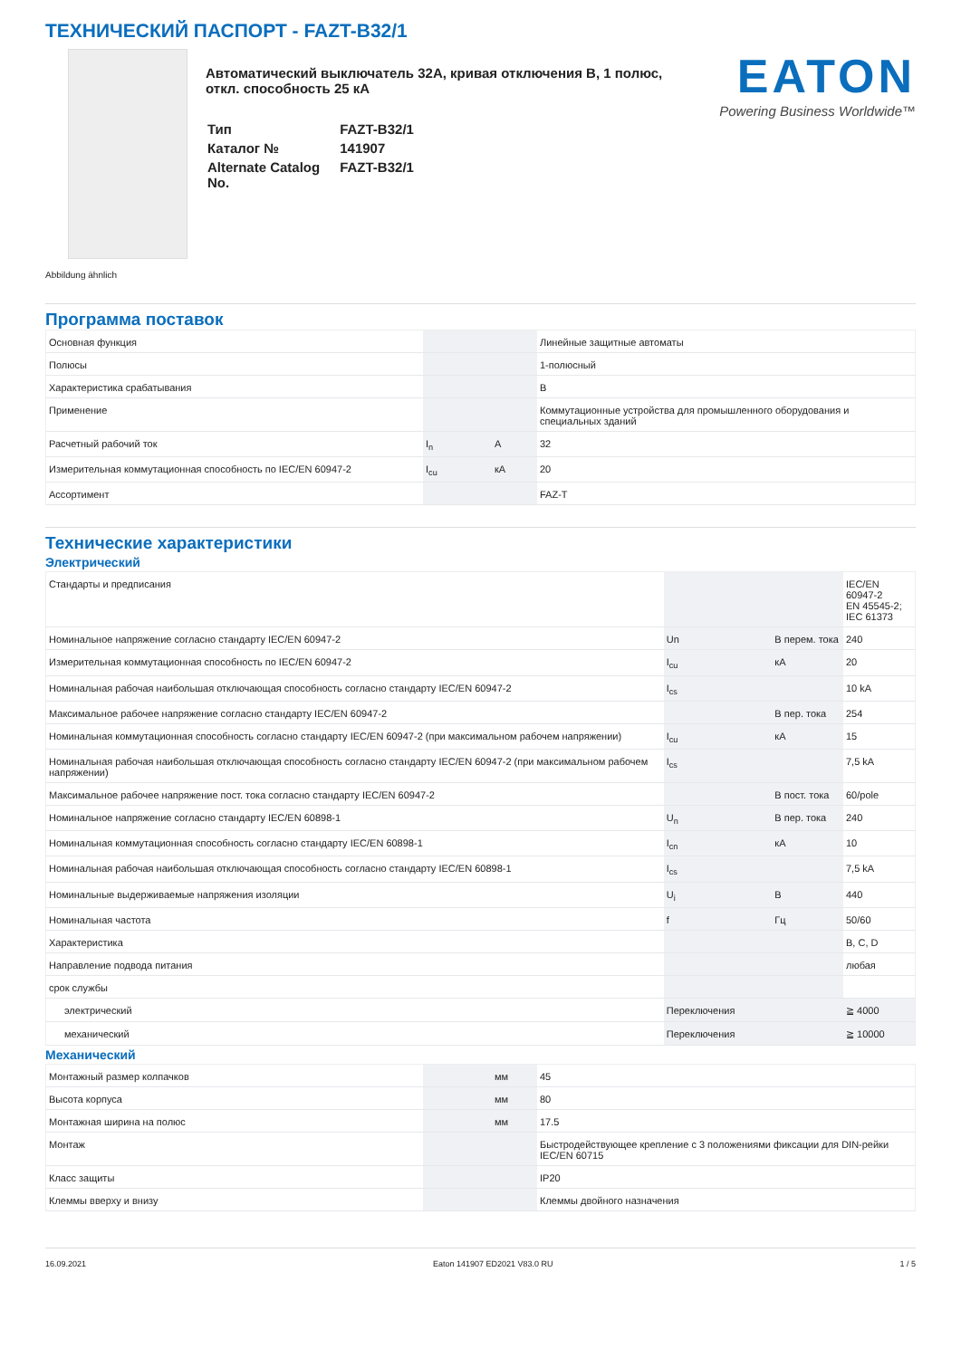ТЕХНИЧЕСКИЙ ПАСПОРТ - FAZT-B32/1
Abbildung ähnlich
Автоматический выключатель 32A, кривая отключения B, 1 полюс, откл. способность 25 кА
| Тип | FAZT-B32/1 |
| Каталог № | 141907 |
| Alternate Catalog No. | FAZT-B32/1 |
EATON
Powering Business Worldwide™
Программа поставок
| Основная функция | | | Линейные защитные автоматы |
| Полюсы | | | 1-полюсный |
| Характеристика срабатывания | | | B |
| Применение | | | Коммутационные устройства для промышленного оборудования и специальных зданий |
| Расчетный рабочий ток | I<sub>n</sub> | A | 32 |
| Измерительная коммутационная способность по IEC/EN 60947-2 | I<sub>cu</sub> | кА | 20 |
| Ассортимент | | | FAZ-T |
Технические характеристики
Электрический
| Стандарты и предписания | | | IEC/EN 60947-2 EN 45545-2; IEC 61373 |
| Номинальное напряжение согласно стандарту IEC/EN 60947-2 | Un | В перем. тока | 240 |
| Измерительная коммутационная способность по IEC/EN 60947-2 | I<sub>cu</sub> | кА | 20 |
| Номинальная рабочая наибольшая отключающая способность согласно стандарту IEC/EN 60947-2 | I<sub>cs</sub> | | 10 kA |
| Максимальное рабочее напряжение согласно стандарту IEC/EN 60947-2 | | В пер. тока | 254 |
| Номинальная коммутационная способность согласно стандарту IEC/EN 60947-2 (при максимальном рабочем напряжении) | I<sub>cu</sub> | кА | 15 |
| Номинальная рабочая наибольшая отключающая способность согласно стандарту IEC/EN 60947-2 (при максимальном рабочем напряжении) | I<sub>cs</sub> | | 7,5 kA |
| Максимальное рабочее напряжение пост. тока согласно стандарту IEC/EN 60947-2 | | В пост. тока | 60/pole |
| Номинальное напряжение согласно стандарту IEC/EN 60898-1 | U<sub>n</sub> | В пер. тока | 240 |
| Номинальная коммутационная способность согласно стандарту IEC/EN 60898-1 | I<sub>cn</sub> | кА | 10 |
| Номинальная рабочая наибольшая отключающая способность согласно стандарту IEC/EN 60898-1 | I<sub>cs</sub> | | 7,5 kA |
| Номинальные выдерживаемые напряжения изоляции | U<sub>i</sub> | В | 440 |
| Номинальная частота | f | Гц | 50/60 |
| Характеристика | | | B, C, D |
| Направление подвода питания | | | любая |
| срок службы | | | |
| электрический | Переключения | | ≧ 4000 |
| механический | Переключения | | ≧ 10000 |
Механический
| Монтажный размер колпачков | | мм | 45 |
| Высота корпуса | | мм | 80 |
| Монтажная ширина на полюс | | мм | 17.5 |
| Монтаж | | | Быстродействующее крепление с 3 положениями фиксации для DIN-рейки IEC/EN 60715 |
| Класс защиты | | | IP20 |
| Клеммы вверху и внизу | | | Клеммы двойного назначения |
16.09.2021 Eaton 141907 ED2021 V83.0 RU 1 / 5